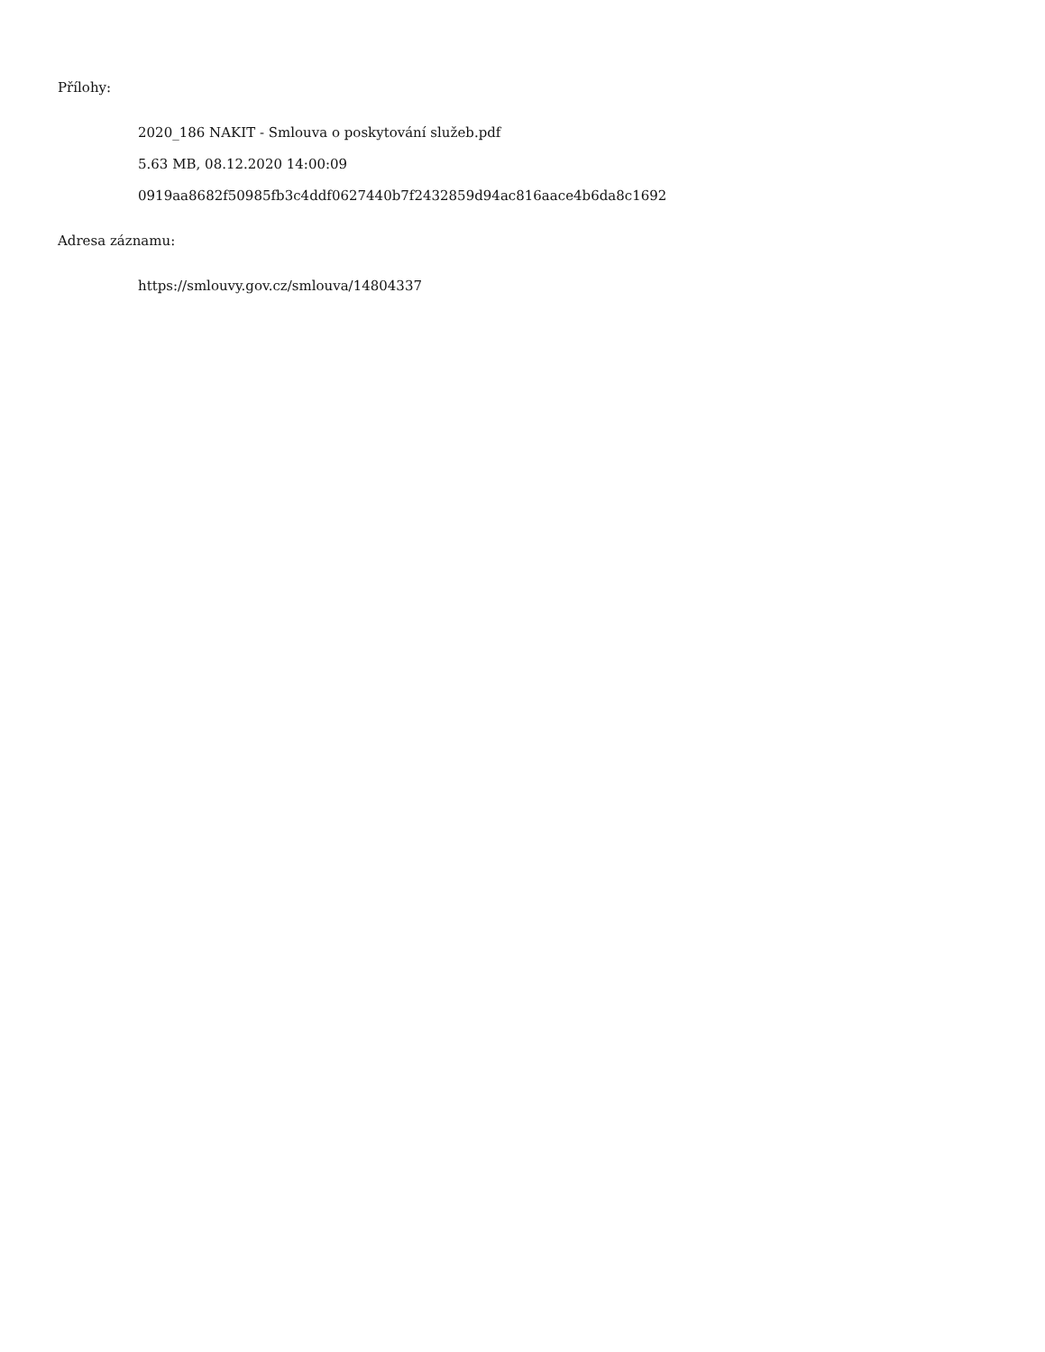Přílohy:
2020_186 NAKIT - Smlouva o poskytování služeb.pdf
5.63 MB, 08.12.2020 14:00:09
0919aa8682f50985fb3c4ddf0627440b7f2432859d94ac816aace4b6da8c1692
Adresa záznamu:
https://smlouvy.gov.cz/smlouva/14804337